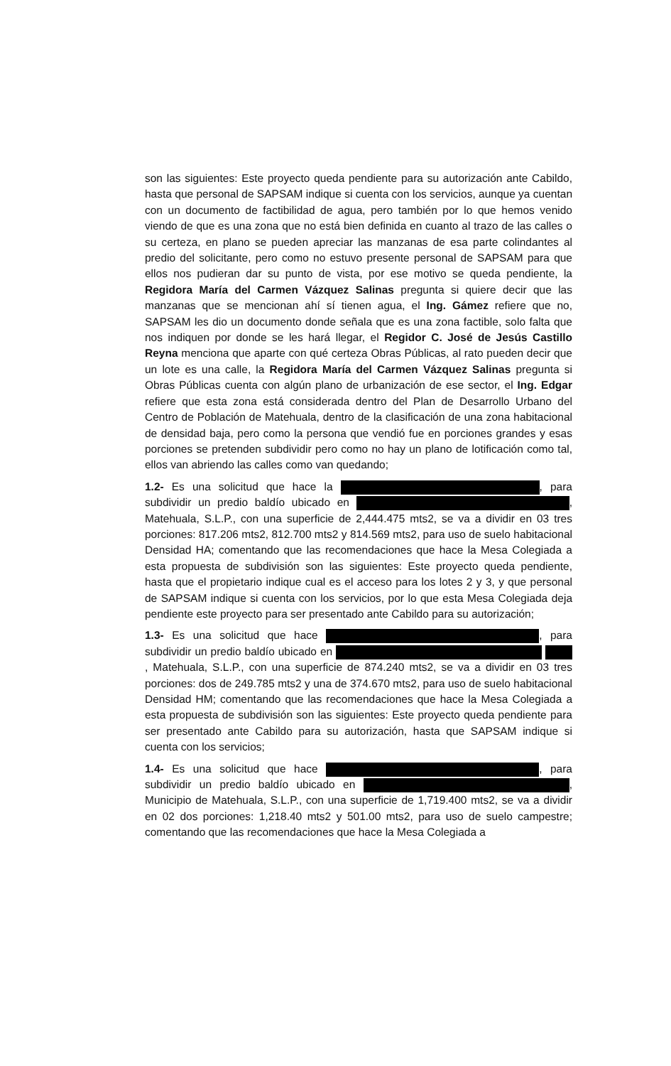son las siguientes: Este proyecto queda pendiente para su autorización ante Cabildo, hasta que personal de SAPSAM indique si cuenta con los servicios, aunque ya cuentan con un documento de factibilidad de agua, pero también por lo que hemos venido viendo de que es una zona que no está bien definida en cuanto al trazo de las calles o su certeza, en plano se pueden apreciar las manzanas de esa parte colindantes al predio del solicitante, pero como no estuvo presente personal de SAPSAM para que ellos nos pudieran dar su punto de vista, por ese motivo se queda pendiente, la Regidora María del Carmen Vázquez Salinas pregunta si quiere decir que las manzanas que se mencionan ahí sí tienen agua, el Ing. Gámez refiere que no, SAPSAM les dio un documento donde señala que es una zona factible, solo falta que nos indiquen por donde se les hará llegar, el Regidor C. José de Jesús Castillo Reyna menciona que aparte con qué certeza Obras Públicas, al rato pueden decir que un lote es una calle, la Regidora María del Carmen Vázquez Salinas pregunta si Obras Públicas cuenta con algún plano de urbanización de ese sector, el Ing. Edgar refiere que esta zona está considerada dentro del Plan de Desarrollo Urbano del Centro de Población de Matehuala, dentro de la clasificación de una zona habitacional de densidad baja, pero como la persona que vendió fue en porciones grandes y esas porciones se pretenden subdividir pero como no hay un plano de lotificación como tal, ellos van abriendo las calles como van quedando;
1.2- Es una solicitud que hace la , para subdividir un predio baldío ubicado en , Matehuala, S.L.P., con una superficie de 2,444.475 mts2, se va a dividir en 03 tres porciones: 817.206 mts2, 812.700 mts2 y 814.569 mts2, para uso de suelo habitacional Densidad HA; comentando que las recomendaciones que hace la Mesa Colegiada a esta propuesta de subdivisión son las siguientes: Este proyecto queda pendiente, hasta que el propietario indique cual es el acceso para los lotes 2 y 3, y que personal de SAPSAM indique si cuenta con los servicios, por lo que esta Mesa Colegiada deja pendiente este proyecto para ser presentado ante Cabildo para su autorización;
1.3- Es una solicitud que hace , para subdividir un predio baldío ubicado en , Matehuala, S.L.P., con una superficie de 874.240 mts2, se va a dividir en 03 tres porciones: dos de 249.785 mts2 y una de 374.670 mts2, para uso de suelo habitacional Densidad HM; comentando que las recomendaciones que hace la Mesa Colegiada a esta propuesta de subdivisión son las siguientes: Este proyecto queda pendiente para ser presentado ante Cabildo para su autorización, hasta que SAPSAM indique si cuenta con los servicios;
1.4- Es una solicitud que hace , para subdividir un predio baldío ubicado en , Municipio de Matehuala, S.L.P., con una superficie de 1,719.400 mts2, se va a dividir en 02 dos porciones: 1,218.40 mts2 y 501.00 mts2, para uso de suelo campestre; comentando que las recomendaciones que hace la Mesa Colegiada a